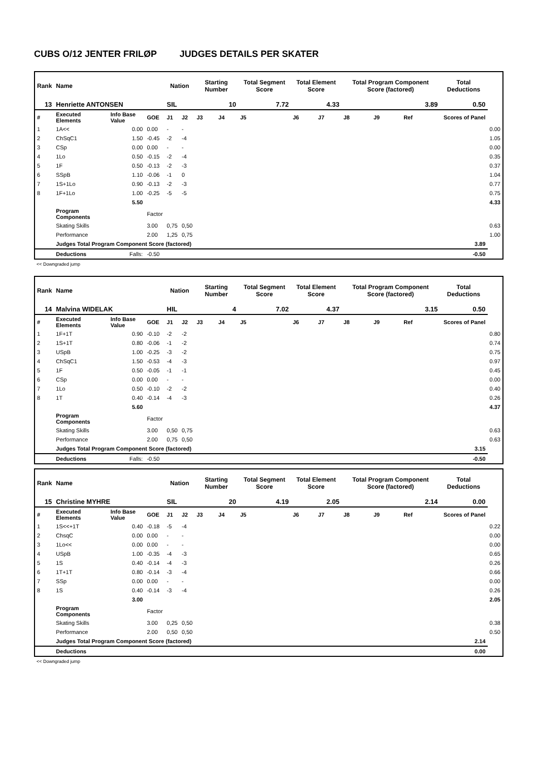CUBS O/12 JENTER FRILØP JUDGES DETAILS PER SKATER
| Rank | Name | | | Nation | | Starting Number | | Total Segment Score | Total Element Score | | Total Program Component Score (factored) | | | Total Deductions | |
| --- | --- | --- | --- | --- | --- | --- | --- | --- | --- | --- | --- | --- | --- | --- | --- |
| 13 | Henriette ANTONSEN | | | SIL | | 10 | | 7.72 | 4.33 | | 3.89 | | | 0.50 | |
| # | Executed Elements | Info Base Value | GOE | J1 | J2 | J3 | J4 | J5 | J6 | J7 | J8 | J9 | Ref | Scores of Panel | |
| 1 | 1A<< | 0.00 | 0.00 | - | - | | | | | | | | | | 0.00 |
| 2 | ChSqC1 | 1.50 | -0.45 | -2 | -4 | | | | | | | | | | 1.05 |
| 3 | CSp | 0.00 | 0.00 | - | - | | | | | | | | | | 0.00 |
| 4 | 1Lo | 0.50 | -0.15 | -2 | -4 | | | | | | | | | | 0.35 |
| 5 | 1F | 0.50 | -0.13 | -2 | -3 | | | | | | | | | | 0.37 |
| 6 | SSpB | 1.10 | -0.06 | -1 | 0 | | | | | | | | | | 1.04 |
| 7 | 1S+1Lo | 0.90 | -0.13 | -2 | -3 | | | | | | | | | | 0.77 |
| 8 | 1F+1Lo | 1.00 | -0.25 | -5 | -5 | | | | | | | | | | 0.75 |
| | | 5.50 | | | | | | | | | | | | | 4.33 |
| | Program Components | | Factor | | | | | | | | | | | | |
| | Skating Skills | | 3.00 | 0,75 | 0,50 | | | | | | | | | | 0.63 |
| | Performance | | 2.00 | 1,25 | 0,75 | | | | | | | | | | 1.00 |
| | Judges Total Program Component Score (factored) | | | | | | | | | | | | | 3.89 | |
| | Deductions | Falls: | -0.50 | | | | | | | | | | | -0.50 | |
<< Downgraded jump
| Rank | Name | | | Nation | | Starting Number | | Total Segment Score | Total Element Score | | Total Program Component Score (factored) | | | Total Deductions | |
| --- | --- | --- | --- | --- | --- | --- | --- | --- | --- | --- | --- | --- | --- | --- | --- |
| 14 | Malvina WIDELAK | | | HIL | | 4 | | 7.02 | 4.37 | | 3.15 | | | 0.50 | |
| # | Executed Elements | Info Base Value | GOE | J1 | J2 | J3 | J4 | J5 | J6 | J7 | J8 | J9 | Ref | Scores of Panel | |
| 1 | 1F+1T | 0.90 | -0.10 | -2 | -2 | | | | | | | | | | 0.80 |
| 2 | 1S+1T | 0.80 | -0.06 | -1 | -2 | | | | | | | | | | 0.74 |
| 3 | USpB | 1.00 | -0.25 | -3 | -2 | | | | | | | | | | 0.75 |
| 4 | ChSqC1 | 1.50 | -0.53 | -4 | -3 | | | | | | | | | | 0.97 |
| 5 | 1F | 0.50 | -0.05 | -1 | -1 | | | | | | | | | | 0.45 |
| 6 | CSp | 0.00 | 0.00 | - | - | | | | | | | | | | 0.00 |
| 7 | 1Lo | 0.50 | -0.10 | -2 | -2 | | | | | | | | | | 0.40 |
| 8 | 1T | 0.40 | -0.14 | -4 | -3 | | | | | | | | | | 0.26 |
| | | 5.60 | | | | | | | | | | | | | 4.37 |
| | Program Components | | Factor | | | | | | | | | | | | |
| | Skating Skills | | 3.00 | 0,50 | 0,75 | | | | | | | | | | 0.63 |
| | Performance | | 2.00 | 0,75 | 0,50 | | | | | | | | | | 0.63 |
| | Judges Total Program Component Score (factored) | | | | | | | | | | | | | 3.15 | |
| | Deductions | Falls: | -0.50 | | | | | | | | | | | -0.50 | |
| Rank | Name | | | Nation | | Starting Number | | Total Segment Score | Total Element Score | | Total Program Component Score (factored) | | | Total Deductions | |
| --- | --- | --- | --- | --- | --- | --- | --- | --- | --- | --- | --- | --- | --- | --- | --- |
| 15 | Christine MYHRE | | | SIL | | 20 | | 4.19 | 2.05 | | 2.14 | | | 0.00 | |
| # | Executed Elements | Info Base Value | GOE | J1 | J2 | J3 | J4 | J5 | J6 | J7 | J8 | J9 | Ref | Scores of Panel | |
| 1 | 1S<<+1T | 0.40 | -0.18 | -5 | -4 | | | | | | | | | | 0.22 |
| 2 | ChsqC | 0.00 | 0.00 | - | - | | | | | | | | | | 0.00 |
| 3 | 1Lo<< | 0.00 | 0.00 | - | - | | | | | | | | | | 0.00 |
| 4 | USpB | 1.00 | -0.35 | -4 | -3 | | | | | | | | | | 0.65 |
| 5 | 1S | 0.40 | -0.14 | -4 | -3 | | | | | | | | | | 0.26 |
| 6 | 1T+1T | 0.80 | -0.14 | -3 | -4 | | | | | | | | | | 0.66 |
| 7 | SSp | 0.00 | 0.00 | - | - | | | | | | | | | | 0.00 |
| 8 | 1S | 0.40 | -0.14 | -3 | -4 | | | | | | | | | | 0.26 |
| | | 3.00 | | | | | | | | | | | | | 2.05 |
| | Program Components | | Factor | | | | | | | | | | | | |
| | Skating Skills | | 3.00 | 0,25 | 0,50 | | | | | | | | | | 0.38 |
| | Performance | | 2.00 | 0,50 | 0,50 | | | | | | | | | | 0.50 |
| | Judges Total Program Component Score (factored) | | | | | | | | | | | | | 2.14 | |
| | Deductions | | | | | | | | | | | | | 0.00 | |
<< Downgraded jump